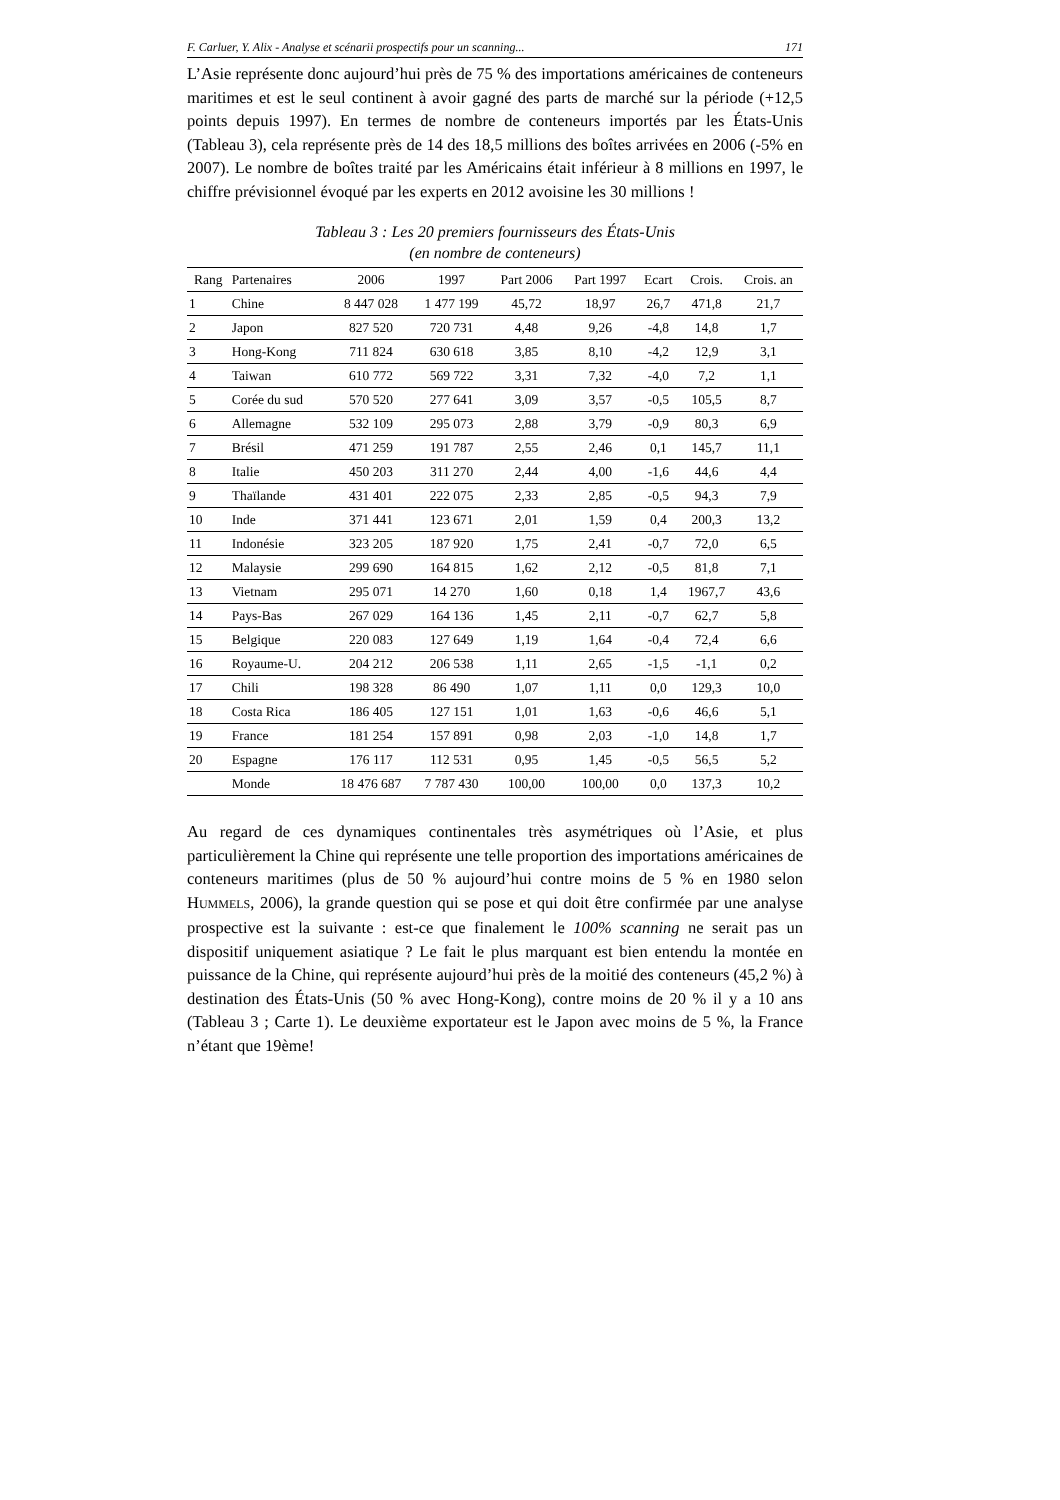F. Carluer, Y. Alix - Analyse et scénarii prospectifs pour un scanning... 171
L’Asie représente donc aujourd’hui près de 75 % des importations américaines de conteneurs maritimes et est le seul continent à avoir gagné des parts de marché sur la période (+12,5 points depuis 1997). En termes de nombre de conteneurs importés par les États-Unis (Tableau 3), cela représente près de 14 des 18,5 millions des boîtes arrivées en 2006 (-5% en 2007). Le nombre de boîtes traité par les Américains était inférieur à 8 millions en 1997, le chiffre prévisionnel évoqué par les experts en 2012 avoisine les 30 millions !
Tableau 3 : Les 20 premiers fournisseurs des États-Unis
(en nombre de conteneurs)
| Rang | Partenaires | 2006 | 1997 | Part 2006 | Part 1997 | Ecart | Crois. | Crois. an |
| --- | --- | --- | --- | --- | --- | --- | --- | --- |
| 1 | Chine | 8 447 028 | 1 477 199 | 45,72 | 18,97 | 26,7 | 471,8 | 21,7 |
| 2 | Japon | 827 520 | 720 731 | 4,48 | 9,26 | -4,8 | 14,8 | 1,7 |
| 3 | Hong-Kong | 711 824 | 630 618 | 3,85 | 8,10 | -4,2 | 12,9 | 3,1 |
| 4 | Taiwan | 610 772 | 569 722 | 3,31 | 7,32 | -4,0 | 7,2 | 1,1 |
| 5 | Corée du sud | 570 520 | 277 641 | 3,09 | 3,57 | -0,5 | 105,5 | 8,7 |
| 6 | Allemagne | 532 109 | 295 073 | 2,88 | 3,79 | -0,9 | 80,3 | 6,9 |
| 7 | Brésil | 471 259 | 191 787 | 2,55 | 2,46 | 0,1 | 145,7 | 11,1 |
| 8 | Italie | 450 203 | 311 270 | 2,44 | 4,00 | -1,6 | 44,6 | 4,4 |
| 9 | Thaïlande | 431 401 | 222 075 | 2,33 | 2,85 | -0,5 | 94,3 | 7,9 |
| 10 | Inde | 371 441 | 123 671 | 2,01 | 1,59 | 0,4 | 200,3 | 13,2 |
| 11 | Indonésie | 323 205 | 187 920 | 1,75 | 2,41 | -0,7 | 72,0 | 6,5 |
| 12 | Malaysie | 299 690 | 164 815 | 1,62 | 2,12 | -0,5 | 81,8 | 7,1 |
| 13 | Vietnam | 295 071 | 14 270 | 1,60 | 0,18 | 1,4 | 1967,7 | 43,6 |
| 14 | Pays-Bas | 267 029 | 164 136 | 1,45 | 2,11 | -0,7 | 62,7 | 5,8 |
| 15 | Belgique | 220 083 | 127 649 | 1,19 | 1,64 | -0,4 | 72,4 | 6,6 |
| 16 | Royaume-U. | 204 212 | 206 538 | 1,11 | 2,65 | -1,5 | -1,1 | 0,2 |
| 17 | Chili | 198 328 | 86 490 | 1,07 | 1,11 | 0,0 | 129,3 | 10,0 |
| 18 | Costa Rica | 186 405 | 127 151 | 1,01 | 1,63 | -0,6 | 46,6 | 5,1 |
| 19 | France | 181 254 | 157 891 | 0,98 | 2,03 | -1,0 | 14,8 | 1,7 |
| 20 | Espagne | 176 117 | 112 531 | 0,95 | 1,45 | -0,5 | 56,5 | 5,2 |
| | Monde | 18 476 687 | 7 787 430 | 100,00 | 100,00 | 0,0 | 137,3 | 10,2 |
Au regard de ces dynamiques continentales très asymétriques où l’Asie, et plus particulièrement la Chine qui représente une telle proportion des importations américaines de conteneurs maritimes (plus de 50 % aujourd’hui contre moins de 5 % en 1980 selon HUMMELS, 2006), la grande question qui se pose et qui doit être confirmée par une analyse prospective est la suivante : est-ce que finalement le 100% scanning ne serait pas un dispositif uniquement asiatique ? Le fait le plus marquant est bien entendu la montée en puissance de la Chine, qui représente aujourd’hui près de la moitié des conteneurs (45,2 %) à destination des États-Unis (50 % avec Hong-Kong), contre moins de 20 % il y a 10 ans (Tableau 3 ; Carte 1). Le deuxième exportateur est le Japon avec moins de 5 %, la France n’étant que 19ème!